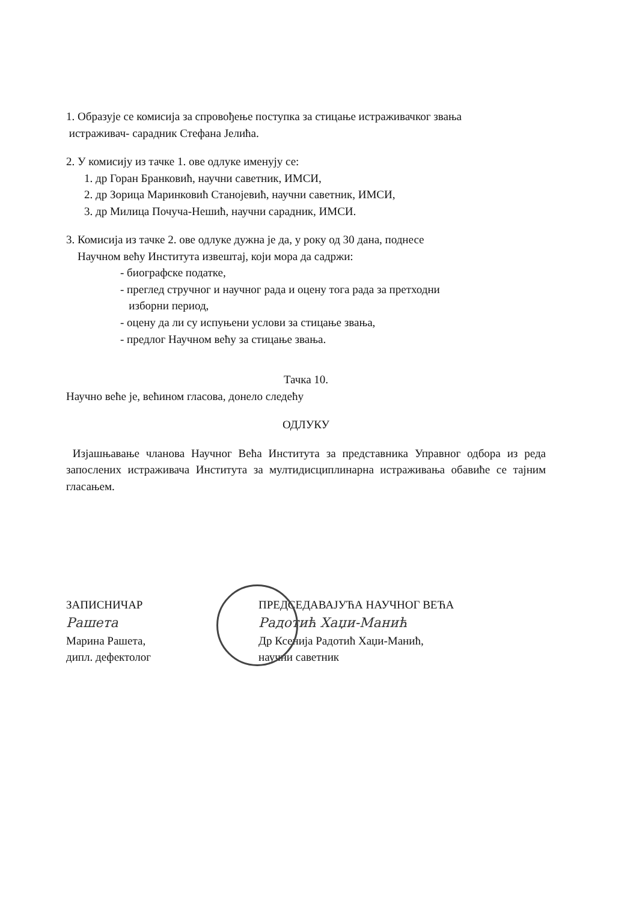1. Образује се комисија за спровођење поступка за стицање истраживачког звања
истраживач- сарадник Стефана Јелића.
2. У комисију из тачке 1. ове одлуке именују се:
1. др Горан Бранковић, научни саветник, ИМСИ,
2. др Зорица Маринковић Станојевић, научни саветник, ИМСИ,
3. др Милица Почуча-Нешић, научни сарадник, ИМСИ.
3. Комисија из тачке 2. ове одлуке дужна је да, у року од 30 дана, поднесе
Научном већу Института извештај, који мора да садржи:
- биографске податке,
- преглед стручног и научног рада и оцену тога рада за претходни
изборни период,
- оцену да ли су испуњени услови за стицање звања,
- предлог Научном већу за стицање звања.
Тачка 10.
Научно веће је, већином гласова, донело следећу
ОДЛУКУ
Изјашњавање чланова Научног Већа Института за представника Управног одбора из реда запослених истраживача Института за мултидисциплинарна истраживања обавиће се тајним гласањем.
ЗАПИСНИЧАР
Рашета
Марина Рашета,
дипл. дефектолог
ПРЕДСЕДАВАЈУЋА НАУЧНОГ ВЕЋА
Радотић Хаџи-Манић
Др Ксенија Радотић Хаџи-Манић,
научни саветник